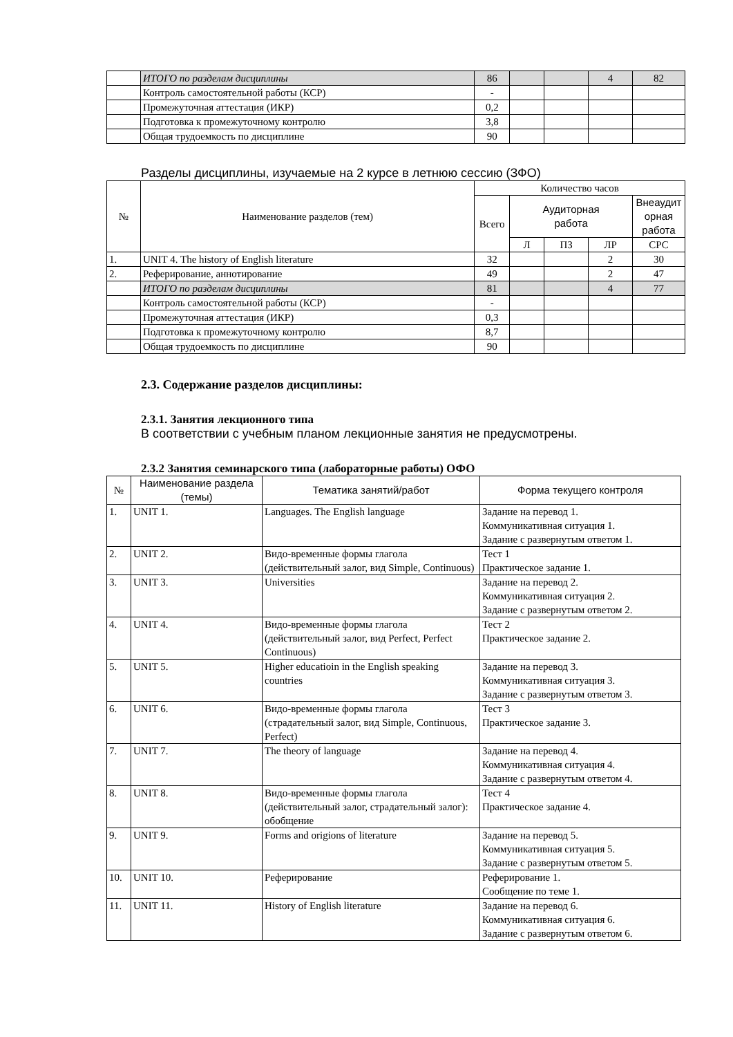| | ИТОГО по разделам дисциплины | 86 | | | 4 | 82 |
| | Контроль самостоятельной работы (КСР) | - | | | | |
| | Промежуточная аттестация (ИКР) | 0,2 | | | | |
| | Подготовка к промежуточному контролю | 3,8 | | | | |
| | Общая трудоемкость по дисциплине | 90 | | | | |
Разделы дисциплины, изучаемые на 2 курсе в летнюю сессию (ЗФО)
| № | Наименование разделов (тем) | Количество часов | | | | |
| --- | --- | --- | --- | --- | --- | --- |
| | | Всего | Аудиторная работа | | | Внеаудит орная работа |
| | | | Л | ПЗ | ЛР | СРС |
| 1. | UNIT 4. The history of English literature | 32 | | | 2 | 30 |
| 2. | Реферирование, аннотирование | 49 | | | 2 | 47 |
| | ИТОГО по разделам дисциплины | 81 | | | 4 | 77 |
| | Контроль самостоятельной работы (КСР) | - | | | | |
| | Промежуточная аттестация (ИКР) | 0,3 | | | | |
| | Подготовка к промежуточному контролю | 8,7 | | | | |
| | Общая трудоемкость по дисциплине | 90 | | | | |
2.3. Содержание разделов дисциплины:
2.3.1. Занятия лекционного типа
В соответствии с учебным планом лекционные занятия не предусмотрены.
2.3.2 Занятия семинарского типа (лабораторные работы) ОФО
| № | Наименование раздела (темы) | Тематика занятий/работ | Форма текущего контроля |
| --- | --- | --- | --- |
| 1. | UNIT 1. | Languages. The English language | Задание на перевод 1. Коммуникативная ситуация 1. Задание с развернутым ответом 1. |
| 2. | UNIT 2. | Видо-временные формы глагола (действительный залог, вид Simple, Continuous) | Тест 1 Практическое задание 1. |
| 3. | UNIT 3. | Universities | Задание на перевод 2. Коммуникативная ситуация 2. Задание с развернутым ответом 2. |
| 4. | UNIT 4. | Видо-временные формы глагола (действительный залог, вид Perfect, Perfect Continuous) | Тест 2 Практическое задание 2. |
| 5. | UNIT 5. | Higher educatioin in the English speaking countries | Задание на перевод 3. Коммуникативная ситуация 3. Задание с развернутым ответом 3. |
| 6. | UNIT 6. | Видо-временные формы глагола (страдательный залог, вид Simple, Continuous, Perfect) | Тест 3 Практическое задание 3. |
| 7. | UNIT 7. | The theory of language | Задание на перевод 4. Коммуникативная ситуация 4. Задание с развернутым ответом 4. |
| 8. | UNIT 8. | Видо-временные формы глагола (действительный залог, страдательный залог): обобщение | Тест 4 Практическое задание 4. |
| 9. | UNIT 9. | Forms and origions of literature | Задание на перевод 5. Коммуникативная ситуация 5. Задание с развернутым ответом 5. |
| 10. | UNIT 10. | Реферирование | Реферирование 1. Сообщение по теме 1. |
| 11. | UNIT 11. | History of English literature | Задание на перевод 6. Коммуникативная ситуация 6. Задание с развернутым ответом 6. |